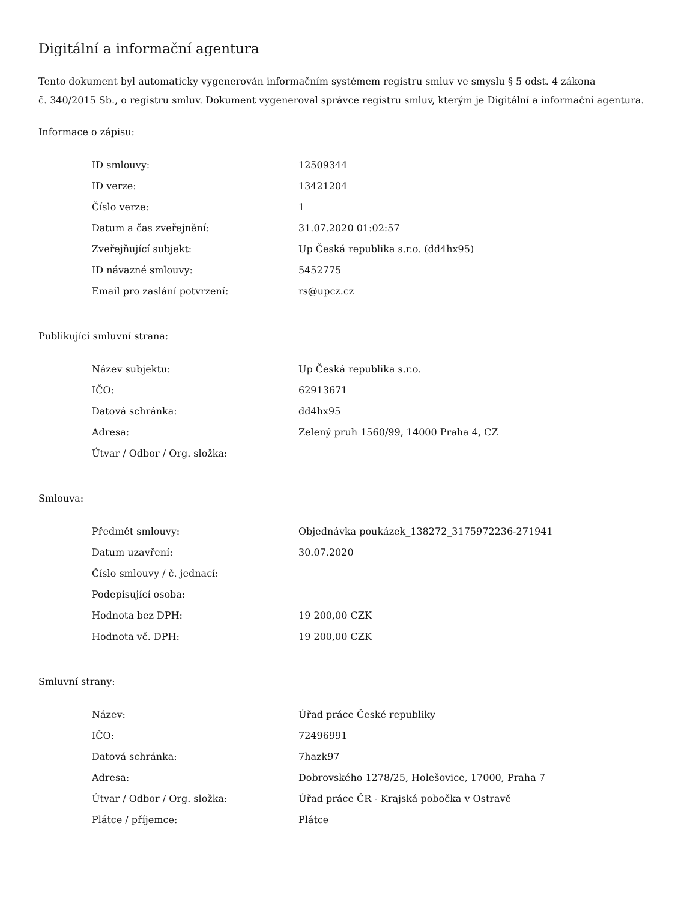Digitální a informační agentura
Tento dokument byl automaticky vygenerován informačním systémem registru smluv ve smyslu § 5 odst. 4 zákona
č. 340/2015 Sb., o registru smluv. Dokument vygeneroval správce registru smluv, kterým je Digitální a informační agentura.
Informace o zápisu:
| ID smlouvy: | 12509344 |
| ID verze: | 13421204 |
| Číslo verze: | 1 |
| Datum a čas zveřejnění: | 31.07.2020 01:02:57 |
| Zveřejňující subjekt: | Up Česká republika s.r.o. (dd4hx95) |
| ID návazné smlouvy: | 5452775 |
| Email pro zaslání potvrzení: | rs@upcz.cz |
Publikující smluvní strana:
| Název subjektu: | Up Česká republika s.r.o. |
| IČO: | 62913671 |
| Datová schránka: | dd4hx95 |
| Adresa: | Zelený pruh 1560/99, 14000 Praha 4, CZ |
| Útvar / Odbor / Org. složka: | |
Smlouva:
| Předmět smlouvy: | Objednávka poukázek_138272_3175972236-271941 |
| Datum uzavření: | 30.07.2020 |
| Číslo smlouvy / č. jednací: | |
| Podepisující osoba: | |
| Hodnota bez DPH: | 19 200,00 CZK |
| Hodnota vč. DPH: | 19 200,00 CZK |
Smluvní strany:
| Název: | Úřad práce České republiky |
| IČO: | 72496991 |
| Datová schránka: | 7hazk97 |
| Adresa: | Dobrovského 1278/25, Holešovice, 17000, Praha 7 |
| Útvar / Odbor / Org. složka: | Úřad práce ČR - Krajská pobočka v Ostravě |
| Plátce / příjemce: | Plátce |